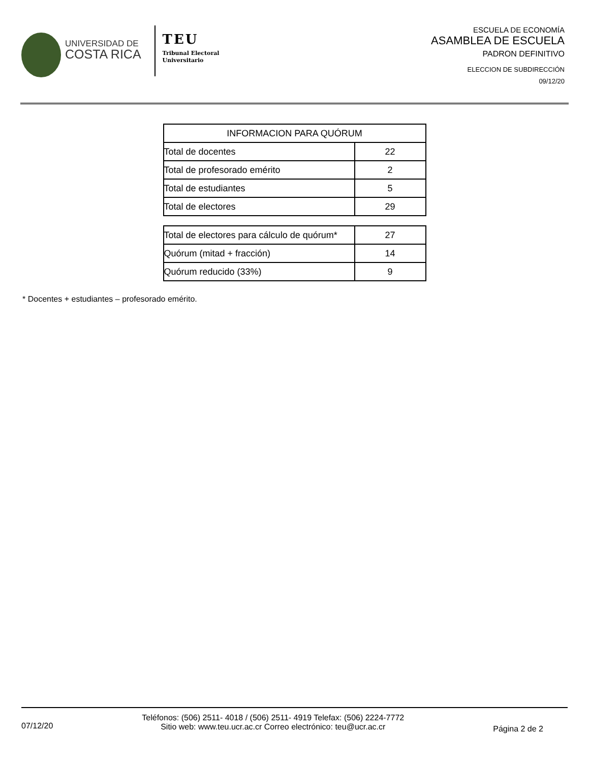UNIVERSIDAD DE
COSTA RICA
TEU
Tribunal Electoral
Universitario
ESCUELA DE ECONOMÍA
ASAMBLEA DE ESCUELA
PADRON DEFINITIVO
ELECCION DE SUBDIRECCIÓN
09/12/20
| INFORMACION PARA QUÓRUM | |
| --- | --- |
| Total de docentes | 22 |
| Total de profesorado emérito | 2 |
| Total de estudiantes | 5 |
| Total de electores | 29 |
| Total de electores para cálculo de quórum* | 27 |
| Quórum (mitad + fracción) | 14 |
| Quórum reducido (33%) | 9 |
* Docentes + estudiantes – profesorado emérito.
07/12/20
Teléfonos: (506) 2511- 4018 / (506) 2511- 4919 Telefax: (506) 2224-7772
Sitio web: www.teu.ucr.ac.cr Correo electrónico: teu@ucr.ac.cr
Página 2 de 2